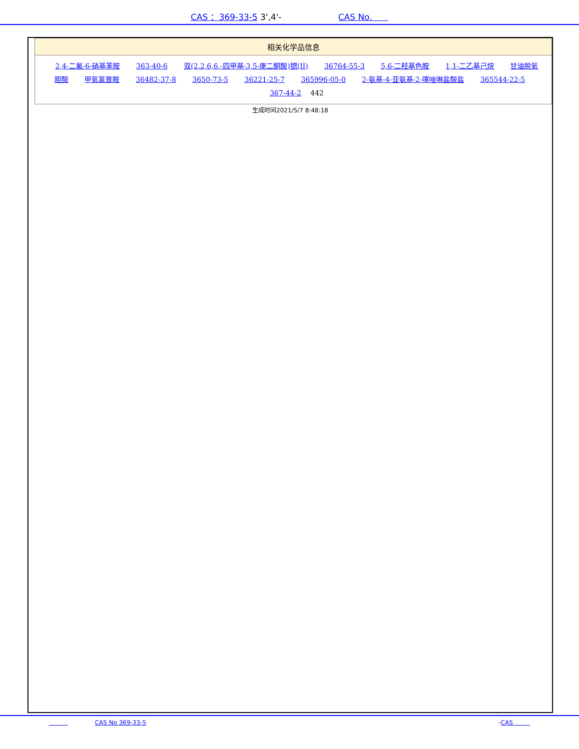CAS ：369-33-5 3',4'- CAS No.
相关化学品信息
2,4-二氟-6-硝基苯胺 363-40-6 双(2,2,6,6,-四甲基-3,5-庚二酮酸)锶(II) 36764-55-3 5,6-二羟基色胺 1,1-二乙基己烷 甘油脱氧胆酸 甲氧氯普胺 36482-37-8 3650-73-5 36221-25-7 365996-05-0 2-氨基-4-亚氨基-2-噻唑啉盐酸盐 365544-22-5 367-44-2 442
生成时间2021/5/7 8:48:18
CAS No 369-33-5 -CAS